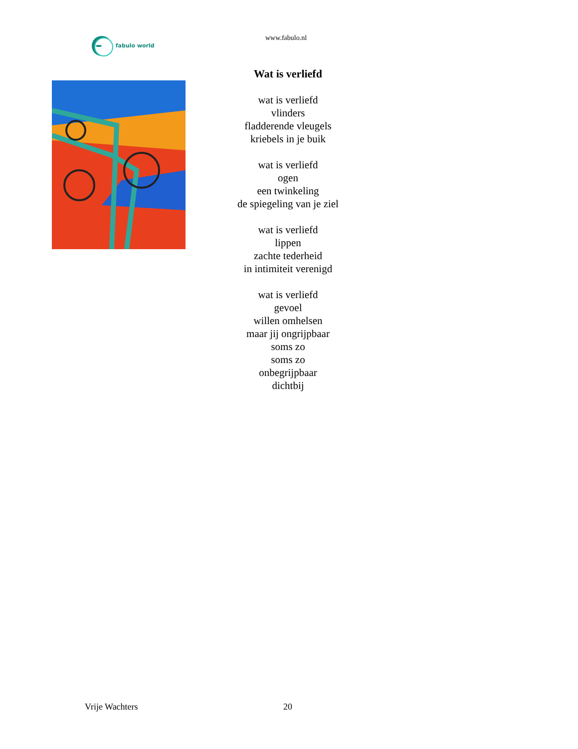fabulo world www.fabulo.nl
Wat is verliefd
wat is verliefd
vlinders
fladderende vleugels
kriebels in je buik
wat is verliefd
ogen
een twinkeling
de spiegeling van je ziel
wat is verliefd
lippen
zachte tederheid
in intimiteit verenigd
wat is verliefd
gevoel
willen omhelsen
maar jij ongrijpbaar
soms zo
soms zo
onbegrijpbaar
dichtbij
Vrije Wachters 20